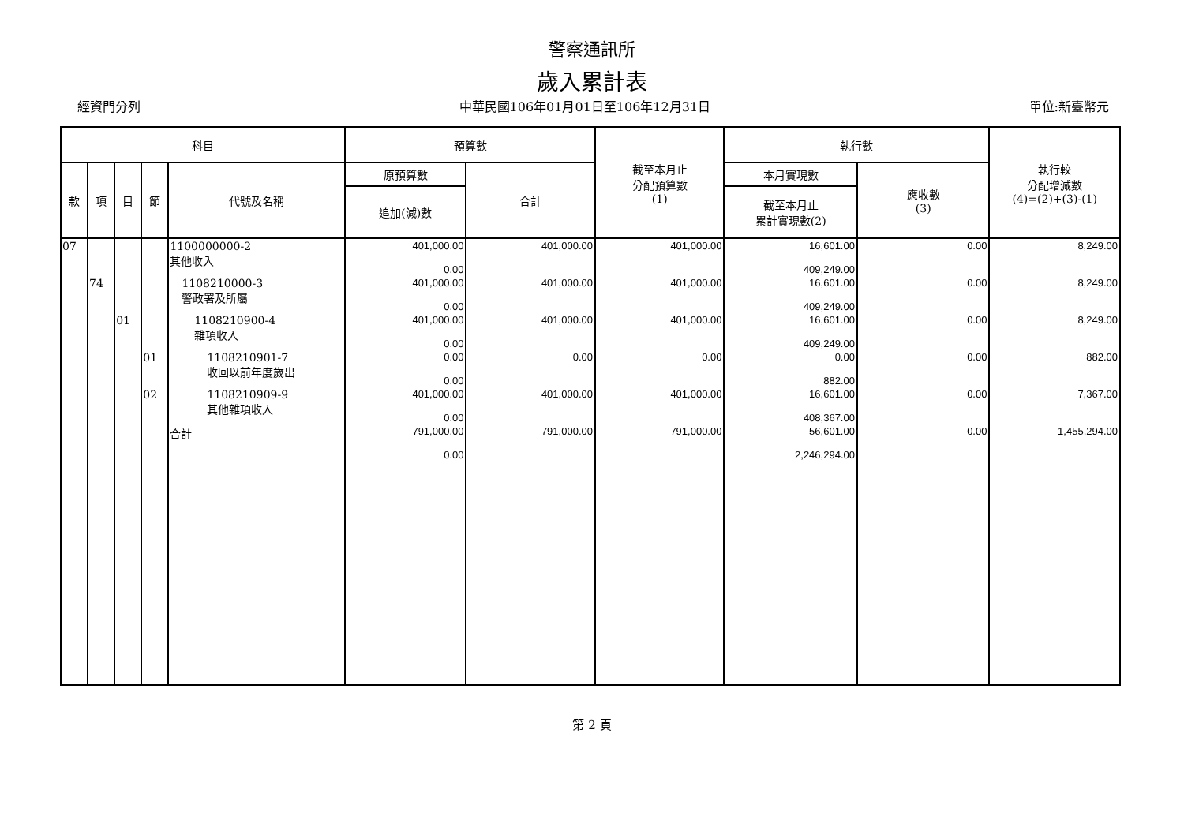警察通訊所
歲入累計表
經資門分列 中華民國106年01月01日至106年12月31日 單位:新臺幣元
| 科目 | | | | | 預算數 | | 截至本月止 分配預算數 (1) | 執行數 | | 執行較 分配增減數 (4)=(2)+(3)-(1) |
| --- | --- | --- | --- | --- | --- | --- | --- | --- | --- | --- |
| 款 | 項 | 目 | 節 | 代號及名稱 | 原預算數 | 合計 | | 本月實現數 | 應收數 (3) | |
| | | | | | 追加(減)數 | | | 截至本月止 累計實現數(2) | | |
| 07 | | | | 1100000000-2 其他收入 | 401,000.00 0.00 | 401,000.00 | 401,000.00 | 16,601.00 409,249.00 | 0.00 | 8,249.00 |
| | 74 | | | 1108210000-3 警政署及所屬 | 401,000.00 0.00 | 401,000.00 | 401,000.00 | 16,601.00 409,249.00 | 0.00 | 8,249.00 |
| | | 01 | | 1108210900-4 雜項收入 | 401,000.00 0.00 | 401,000.00 | 401,000.00 | 16,601.00 409,249.00 | 0.00 | 8,249.00 |
| | | | 01 | 1108210901-7 收回以前年度歲出 | 0.00 0.00 | 0.00 | 0.00 | 0.00 882.00 | 0.00 | 882.00 |
| | | | 02 | 1108210909-9 其他雜項收入 | 401,000.00 0.00 | 401,000.00 | 401,000.00 | 16,601.00 408,367.00 | 0.00 | 7,367.00 |
| | | | | 合計 | 791,000.00 0.00 | 791,000.00 | 791,000.00 | 56,601.00 2,246,294.00 | 0.00 | 1,455,294.00 |
第 2 頁